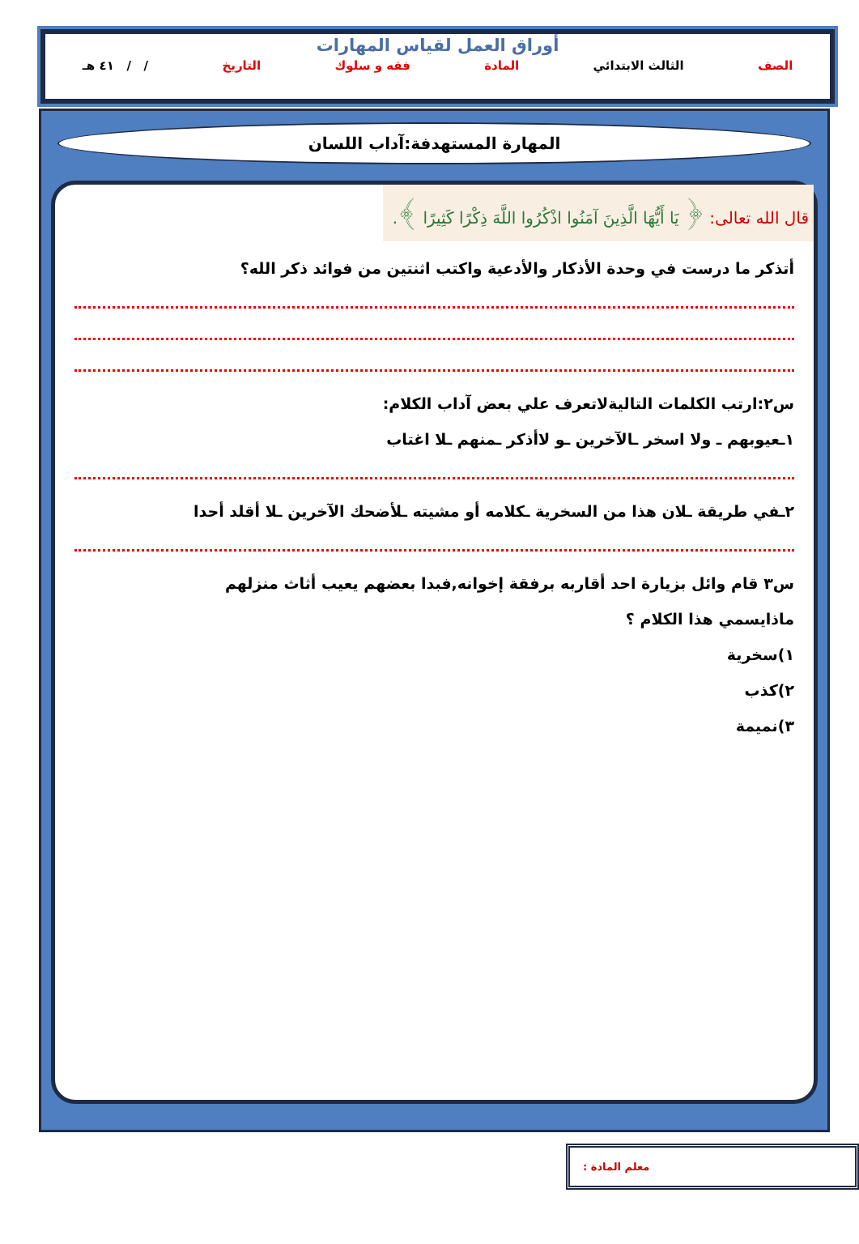أوراق العمل لقياس المهارات
الصف الثالث الابتدائي المادة فقه و سلوك التاريخ / / ٤١ هـ
المهارة المستهدفة:آداب اللسان
قال الله تعالى: ﴿ يَا أَيُّهَا الَّذِينَ آمَنُوا اذْكُرُوا اللَّهَ ذِكْرًا كَثِيرًا ﴾.
أتذكر ما درست في وحدة الأذكار والأدعية واكتب اثنتين من فوائد ذكر الله؟
س٢:ارتب الكلمات التاليةلاتعرف علي بعض آداب الكلام:
١ـعيوبهم ـ ولا اسخر ـالآخرين ـو لاأذكر ـمنهم ـلا اغتاب
٢ـفي طريقة ـلان هذا من السخرية ـكلامه أو مشيته ـلأضحك الآخرين ـلا أقلد أحدا
س٣ قام وائل بزيارة احد أقاربه برفقة إخوانه,فبدا بعضهم يعيب أثاث منزلهم
ماذايسمي هذا الكلام ؟
١)سخرية
٢)كذب
٣)نميمة
معلم المادة :